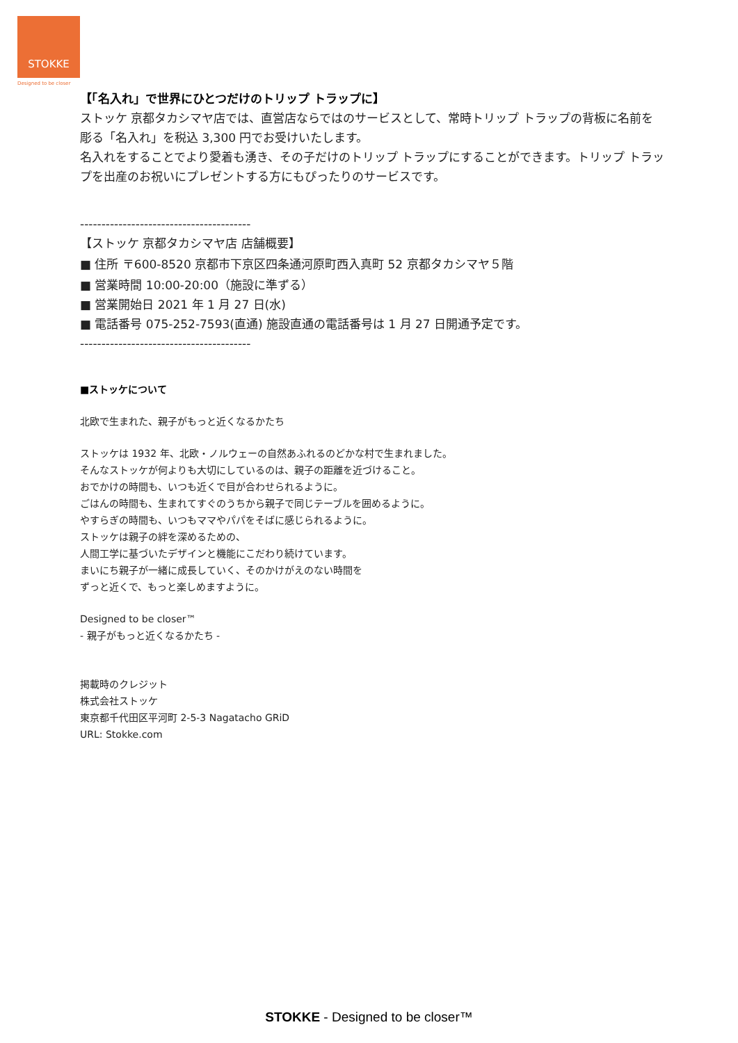STOKKE
Designed to be closer
【「名入れ」で世界にひとつだけのトリップ トラップに】
ストッケ 京都タカシマヤ店では、直営店ならではのサービスとして、常時トリップ トラップの背板に名前を彫る「名入れ」を税込 3,300 円でお受けいたします。
名入れをすることでより愛着も湧き、その子だけのトリップ トラップにすることができます。トリップ トラップを出産のお祝いにプレゼントする方にもぴったりのサービスです。
----------------------------------------
【ストッケ 京都タカシマヤ店 店舗概要】
■ 住所 〒600-8520 京都市下京区四条通河原町西入真町 52 京都タカシマヤ５階
■ 営業時間 10:00-20:00（施設に準ずる）
■ 営業開始日 2021 年 1 月 27 日(水)
■ 電話番号 075-252-7593(直通) 施設直通の電話番号は 1 月 27 日開通予定です。
----------------------------------------
■ストッケについて
北欧で生まれた、親子がもっと近くなるかたち
ストッケは 1932 年、北欧・ノルウェーの自然あふれるのどかな村で生まれました。
そんなストッケが何よりも大切にしているのは、親子の距離を近づけること。
おでかけの時間も、いつも近くで目が合わせられるように。
ごはんの時間も、生まれてすぐのうちから親子で同じテーブルを囲めるように。
やすらぎの時間も、いつもママやパパをそばに感じられるように。
ストッケは親子の絆を深めるための、
人間工学に基づいたデザインと機能にこだわり続けています。
まいにち親子が一緒に成長していく、そのかけがえのない時間を
ずっと近くで、もっと楽しめますように。
Designed to be closer™
- 親子がもっと近くなるかたち -
掲載時のクレジット
株式会社ストッケ
東京都千代田区平河町 2-5-3 Nagatacho GRiD
URL: Stokke.com
STOKKE - Designed to be closer™